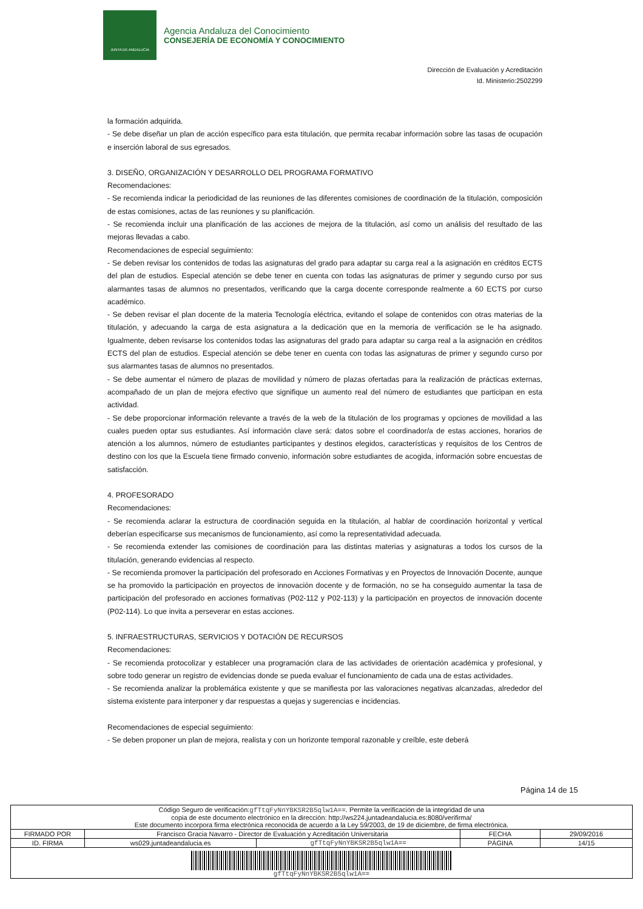JUNTA DE ANDALUCIA
Agencia Andaluza del Conocimiento
CONSEJERÍA DE ECONOMÍA Y CONOCIMIENTO
Dirección de Evaluación y Acreditación
Id. Ministerio:2502299
la formación adquirida.
- Se debe diseñar un plan de acción específico para esta titulación, que permita recabar información sobre las tasas de ocupación e inserción laboral de sus egresados.
3. DISEÑO, ORGANIZACIÓN Y DESARROLLO DEL PROGRAMA FORMATIVO
Recomendaciones:
- Se recomienda indicar la periodicidad de las reuniones de las diferentes comisiones de coordinación de la titulación, composición de estas comisiones, actas de las reuniones y su planificación.
- Se recomienda incluir una planificación de las acciones de mejora de la titulación, así como un análisis del resultado de las mejoras llevadas a cabo.
Recomendaciones de especial seguimiento:
- Se deben revisar los contenidos de todas las asignaturas del grado para adaptar su carga real a la asignación en créditos ECTS del plan de estudios. Especial atención se debe tener en cuenta con todas las asignaturas de primer y segundo curso por sus alarmantes tasas de alumnos no presentados, verificando que la carga docente corresponde realmente a 60 ECTS por curso académico.
- Se deben revisar el plan docente de la materia Tecnología eléctrica, evitando el solape de contenidos con otras materias de la titulación, y adecuando la carga de esta asignatura a la dedicación que en la memoria de verificación se le ha asignado. Igualmente, deben revisarse los contenidos todas las asignaturas del grado para adaptar su carga real a la asignación en créditos ECTS del plan de estudios. Especial atención se debe tener en cuenta con todas las asignaturas de primer y segundo curso por sus alarmantes tasas de alumnos no presentados.
- Se debe aumentar el número de plazas de movilidad y número de plazas ofertadas para la realización de prácticas externas, acompañado de un plan de mejora efectivo que signifique un aumento real del número de estudiantes que participan en esta actividad.
- Se debe proporcionar información relevante a través de la web de la titulación de los programas y opciones de movilidad a las cuales pueden optar sus estudiantes. Así información clave será: datos sobre el coordinador/a de estas acciones, horarios de atención a los alumnos, número de estudiantes participantes y destinos elegidos, características y requisitos de los Centros de destino con los que la Escuela tiene firmado convenio, información sobre estudiantes de acogida, información sobre encuestas de satisfacción.
4. PROFESORADO
Recomendaciones:
- Se recomienda aclarar la estructura de coordinación seguida en la titulación, al hablar de coordinación horizontal y vertical deberían especificarse sus mecanismos de funcionamiento, así como la representatividad adecuada.
- Se recomienda extender las comisiones de coordinación para las distintas materias y asignaturas a todos los cursos de la titulación, generando evidencias al respecto.
- Se recomienda promover la participación del profesorado en Acciones Formativas y en Proyectos de Innovación Docente, aunque se ha promovido la participación en proyectos de innovación docente y de formación, no se ha conseguido aumentar la tasa de participación del profesorado en acciones formativas (P02-112 y P02-113) y la participación en proyectos de innovación docente (P02-114). Lo que invita a perseverar en estas acciones.
5. INFRAESTRUCTURAS, SERVICIOS Y DOTACIÓN DE RECURSOS
Recomendaciones:
- Se recomienda protocolizar y establecer una programación clara de las actividades de orientación académica y profesional, y sobre todo generar un registro de evidencias donde se pueda evaluar el funcionamiento de cada una de estas actividades.
- Se recomienda analizar la problemática existente y que se manifiesta por las valoraciones negativas alcanzadas, alrededor del sistema existente para interponer y dar respuestas a quejas y sugerencias e incidencias.
Recomendaciones de especial seguimiento:
- Se deben proponer un plan de mejora, realista y con un horizonte temporal razonable y creíble, este deberá
Página 14 de 15
| Código Seguro de verificación: gfTtqFyNnYBKSR2B5qlw1A== . Permite la verificación de la integridad de una copia de este documento electrónico en la dirección: http://ws224.juntadeandalucia.es:8080/verifirma/ Este documento incorpora firma electrónica reconocida de acuerdo a la Ley 59/2003, de 19 de diciembre, de firma electrónica. | | | | |
| FIRMADO POR | Francisco Gracia Navarro - Director de Evaluación y Acreditación Universitaria | | FECHA | 29/09/2016 |
| ID. FIRMA | ws029.juntadeandalucia.es | gfTtqFyNnYBKSR2B5qlw1A== | PÁGINA | 14/15 |
| gfTtqFyNnYBKSR2B5qlw1A== | | | | |